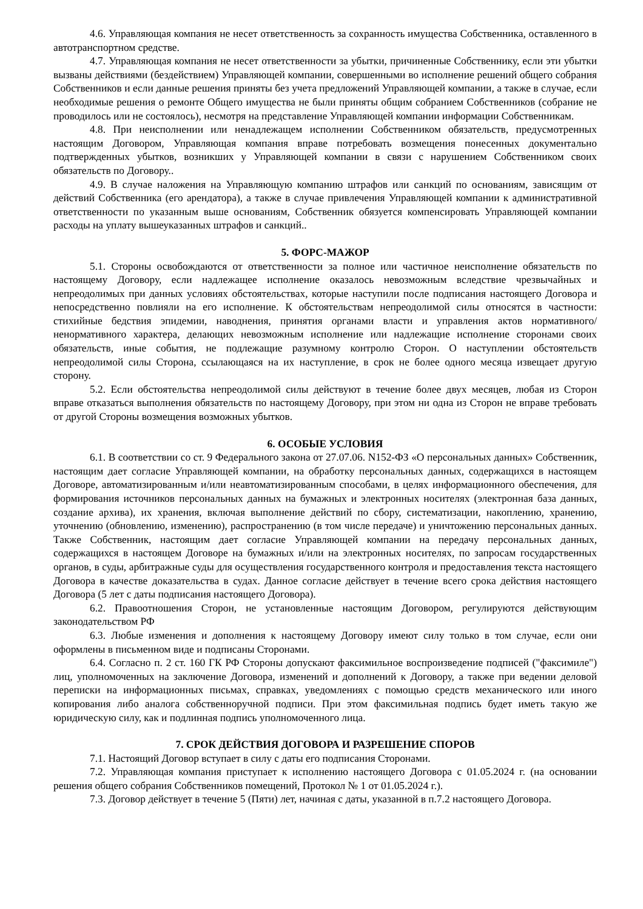4.6. Управляющая компания не несет ответственность за сохранность имущества Собственника, оставленного в автотранспортном средстве.
4.7. Управляющая компания не несет ответственности за убытки, причиненные Собственнику, если эти убытки вызваны действиями (бездействием) Управляющей компании, совершенными во исполнение решений общего собрания Собственников и если данные решения приняты без учета предложений Управляющей компании, а также в случае, если необходимые решения о ремонте Общего имущества не были приняты общим собранием Собственников (собрание не проводилось или не состоялось), несмотря на представление Управляющей компании информации Собственникам.
4.8. При неисполнении или ненадлежащем исполнении Собственником обязательств, предусмотренных настоящим Договором, Управляющая компания вправе потребовать возмещения понесенных документально подтвержденных убытков, возникших у Управляющей компании в связи с нарушением Собственником своих обязательств по Договору..
4.9. В случае наложения на Управляющую компанию штрафов или санкций по основаниям, зависящим от действий Собственника (его арендатора), а также в случае привлечения Управляющей компании к административной ответственности по указанным выше основаниям, Собственник обязуется компенсировать Управляющей компании расходы на уплату вышеуказанных штрафов и санкций..
5. ФОРС-МАЖОР
5.1. Стороны освобождаются от ответственности за полное или частичное неисполнение обязательств по настоящему Договору, если надлежащее исполнение оказалось невозможным вследствие чрезвычайных и непреодолимых при данных условиях обстоятельствах, которые наступили после подписания настоящего Договора и непосредственно повлияли на его исполнение. К обстоятельствам непреодолимой силы относятся в частности: стихийные бедствия эпидемии, наводнения, принятия органами власти и управления актов нормативного/ненормативного характера, делающих невозможным исполнение или надлежащие исполнение сторонами своих обязательств, иные события, не подлежащие разумному контролю Сторон. О наступлении обстоятельств непреодолимой силы Сторона, ссылающаяся на их наступление, в срок не более одного месяца извещает другую сторону.
5.2. Если обстоятельства непреодолимой силы действуют в течение более двух месяцев, любая из Сторон вправе отказаться выполнения обязательств по настоящему Договору, при этом ни одна из Сторон не вправе требовать от другой Стороны возмещения возможных убытков.
6. ОСОБЫЕ УСЛОВИЯ
6.1. В соответствии со ст. 9 Федерального закона от 27.07.06. N152-ФЗ «О персональных данных» Собственник, настоящим дает согласие Управляющей компании, на обработку персональных данных, содержащихся в настоящем Договоре, автоматизированным и/или неавтоматизированным способами, в целях информационного обеспечения, для формирования источников персональных данных на бумажных и электронных носителях (электронная база данных, создание архива), их хранения, включая выполнение действий по сбору, систематизации, накоплению, хранению, уточнению (обновлению, изменению), распространению (в том числе передаче) и уничтожению персональных данных. Также Собственник, настоящим дает согласие Управляющей компании на передачу персональных данных, содержащихся в настоящем Договоре на бумажных и/или на электронных носителях, по запросам государственных органов, в суды, арбитражные суды для осуществления государственного контроля и предоставления текста настоящего Договора в качестве доказательства в судах. Данное согласие действует в течение всего срока действия настоящего Договора (5 лет с даты подписания настоящего Договора).
6.2. Правоотношения Сторон, не установленные настоящим Договором, регулируются действующим законодательством РФ
6.3. Любые изменения и дополнения к настоящему Договору имеют силу только в том случае, если они оформлены в письменном виде и подписаны Сторонами.
6.4. Согласно п. 2 ст. 160 ГК РФ Стороны допускают факсимильное воспроизведение подписей ("факсимиле") лиц, уполномоченных на заключение Договора, изменений и дополнений к Договору, а также при ведении деловой переписки на информационных письмах, справках, уведомлениях с помощью средств механического или иного копирования либо аналога собственноручной подписи. При этом факсимильная подпись будет иметь такую же юридическую силу, как и подлинная подпись уполномоченного лица.
7. СРОК ДЕЙСТВИЯ ДОГОВОРА И РАЗРЕШЕНИЕ СПОРОВ
7.1. Настоящий Договор вступает в силу с даты его подписания Сторонами.
7.2. Управляющая компания приступает к исполнению настоящего Договора с 01.05.2024 г. (на основании решения общего собрания Собственников помещений, Протокол № 1 от 01.05.2024 г.).
7.3. Договор действует в течение 5 (Пяти) лет, начиная с даты, указанной в п.7.2 настоящего Договора.